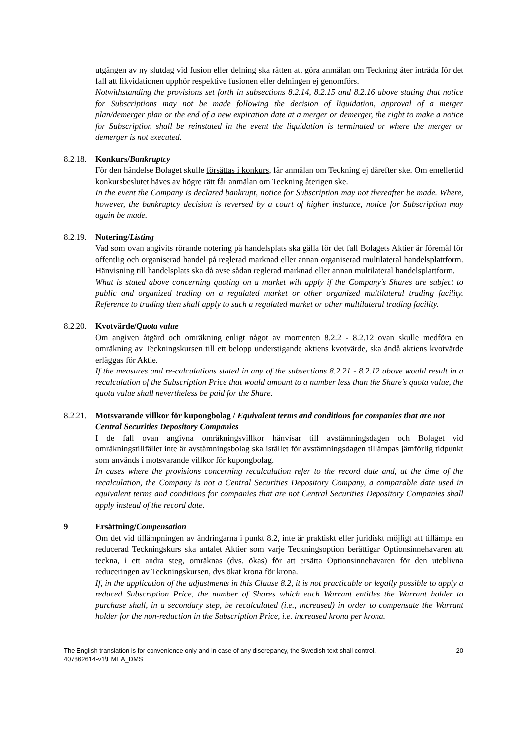utgången av ny slutdag vid fusion eller delning ska rätten att göra anmälan om Teckning åter inträda för det fall att likvidationen upphör respektive fusionen eller delningen ej genomförs.
Notwithstanding the provisions set forth in subsections 8.2.14, 8.2.15 and 8.2.16 above stating that notice for Subscriptions may not be made following the decision of liquidation, approval of a merger plan/demerger plan or the end of a new expiration date at a merger or demerger, the right to make a notice for Subscription shall be reinstated in the event the liquidation is terminated or where the merger or demerger is not executed.
8.2.18. Konkurs/Bankruptcy
För den händelse Bolaget skulle försättas i konkurs, får anmälan om Teckning ej därefter ske. Om emellertid konkursbeslutet häves av högre rätt får anmälan om Teckning återigen ske.
In the event the Company is declared bankrupt, notice for Subscription may not thereafter be made. Where, however, the bankruptcy decision is reversed by a court of higher instance, notice for Subscription may again be made.
8.2.19. Notering/Listing
Vad som ovan angivits rörande notering på handelsplats ska gälla för det fall Bolagets Aktier är föremål för offentlig och organiserad handel på reglerad marknad eller annan organiserad multilateral handelsplattform. Hänvisning till handelsplats ska då avse sådan reglerad marknad eller annan multilateral handelsplattform.
What is stated above concerning quoting on a market will apply if the Company's Shares are subject to public and organized trading on a regulated market or other organized multilateral trading facility. Reference to trading then shall apply to such a regulated market or other multilateral trading facility.
8.2.20. Kvotvärde/Quota value
Om angiven åtgärd och omräkning enligt något av momenten 8.2.2 - 8.2.12 ovan skulle medföra en omräkning av Teckningskursen till ett belopp understigande aktiens kvotvärde, ska ändå aktiens kvotvärde erläggas för Aktie.
If the measures and re-calculations stated in any of the subsections 8.2.21 - 8.2.12 above would result in a recalculation of the Subscription Price that would amount to a number less than the Share's quota value, the quota value shall nevertheless be paid for the Share.
8.2.21. Motsvarande villkor för kupongbolag / Equivalent terms and conditions for companies that are not Central Securities Depository Companies
I de fall ovan angivna omräkningsvillkor hänvisar till avstämningsdagen och Bolaget vid omräkningstillfället inte är avstämningsbolag ska istället för avstämningsdagen tillämpas jämförlig tidpunkt som används i motsvarande villkor för kupongbolag.
In cases where the provisions concerning recalculation refer to the record date and, at the time of the recalculation, the Company is not a Central Securities Depository Company, a comparable date used in equivalent terms and conditions for companies that are not Central Securities Depository Companies shall apply instead of the record date.
9 Ersättning/Compensation
Om det vid tillämpningen av ändringarna i punkt 8.2, inte är praktiskt eller juridiskt möjligt att tillämpa en reducerad Teckningskurs ska antalet Aktier som varje Teckningsoption berättigar Optionsinnehavaren att teckna, i ett andra steg, omräknas (dvs. ökas) för att ersätta Optionsinnehavaren för den uteblivna reduceringen av Teckningskursen, dvs ökat krona för krona.
If, in the application of the adjustments in this Clause 8.2, it is not practicable or legally possible to apply a reduced Subscription Price, the number of Shares which each Warrant entitles the Warrant holder to purchase shall, in a secondary step, be recalculated (i.e., increased) in order to compensate the Warrant holder for the non-reduction in the Subscription Price, i.e. increased krona per krona.
The English translation is for convenience only and in case of any discrepancy, the Swedish text shall control.
407862614-v1\EMEA_DMS 20